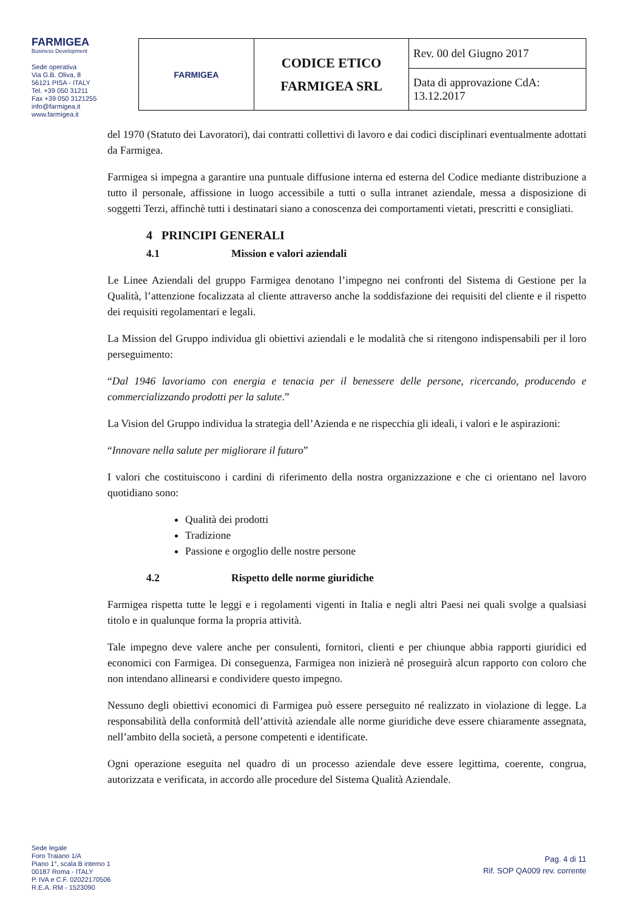FARMIGEA
Business Development
Sede operativa
Via G.B. Oliva, 8
56121 PISA - ITALY
Tel. +39 050 31211
Fax +39 050 3121255
info@farmigea.it
www.farmigea.it
| FARMIGEA | CODICE ETICO FARMIGEA SRL | Rev. 00 del Giugno 2017 |
| | | Data di approvazione CdA: 13.12.2017 |
del 1970 (Statuto dei Lavoratori), dai contratti collettivi di lavoro e dai codici disciplinari eventualmente adottati da Farmigea.
Farmigea si impegna a garantire una puntuale diffusione interna ed esterna del Codice mediante distribuzione a tutto il personale, affissione in luogo accessibile a tutti o sulla intranet aziendale, messa a disposizione di soggetti Terzi, affinchè tutti i destinatari siano a conoscenza dei comportamenti vietati, prescritti e consigliati.
4 PRINCIPI GENERALI
4.1 Mission e valori aziendali
Le Linee Aziendali del gruppo Farmigea denotano l’impegno nei confronti del Sistema di Gestione per la Qualità, l’attenzione focalizzata al cliente attraverso anche la soddisfazione dei requisiti del cliente e il rispetto dei requisiti regolamentari e legali.
La Mission del Gruppo individua gli obiettivi aziendali e le modalità che si ritengono indispensabili per il loro perseguimento:
“Dal 1946 lavoriamo con energia e tenacia per il benessere delle persone, ricercando, producendo e commercializzando prodotti per la salute.”
La Vision del Gruppo individua la strategia dell’Azienda e ne rispecchia gli ideali, i valori e le aspirazioni:
“Innovare nella salute per migliorare il futuro”
I valori che costituiscono i cardini di riferimento della nostra organizzazione e che ci orientano nel lavoro quotidiano sono:
Qualità dei prodotti
Tradizione
Passione e orgoglio delle nostre persone
4.2 Rispetto delle norme giuridiche
Farmigea rispetta tutte le leggi e i regolamenti vigenti in Italia e negli altri Paesi nei quali svolge a qualsiasi titolo e in qualunque forma la propria attività.
Tale impegno deve valere anche per consulenti, fornitori, clienti e per chiunque abbia rapporti giuridici ed economici con Farmigea. Di conseguenza, Farmigea non inizierà né proseguirà alcun rapporto con coloro che non intendano allinearsi e condividere questo impegno.
Nessuno degli obiettivi economici di Farmigea può essere perseguito né realizzato in violazione di legge. La responsabilità della conformità dell’attività aziendale alle norme giuridiche deve essere chiaramente assegnata, nell’ambito della società, a persone competenti e identificate.
Ogni operazione eseguita nel quadro di un processo aziendale deve essere legittima, coerente, congrua, autorizzata e verificata, in accordo alle procedure del Sistema Qualità Aziendale.
Sede legale
Foro Traiano 1/A
Piano 1°, scala B interno 1
00187 Roma - ITALY
P. IVA e C.F. 02022170506
R.E.A. RM - 1523090
Pag. 4 di 11
Rif. SOP QA009 rev. corrente